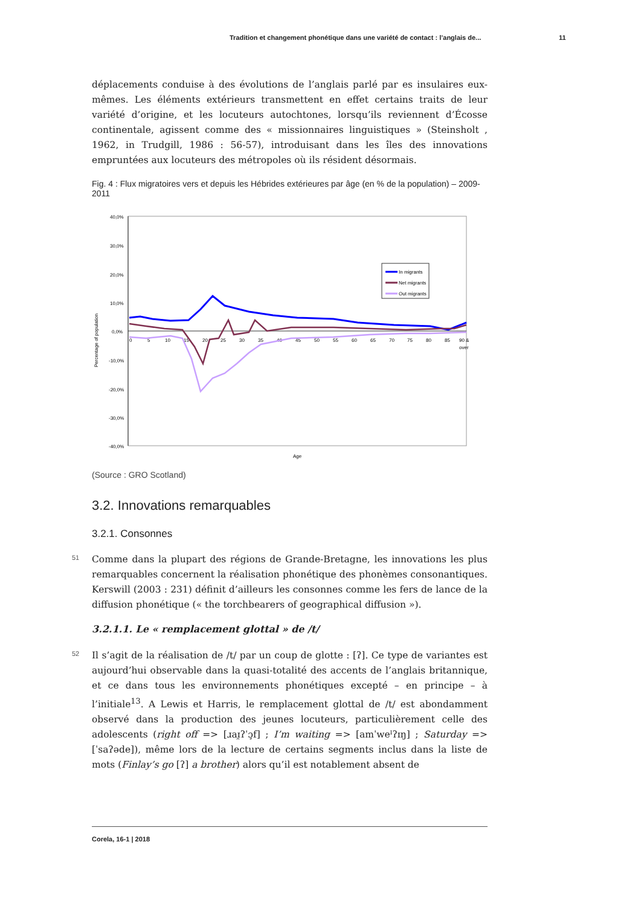Tradition et changement phonétique dans une variété de contact : l’anglais de...
11
déplacements conduise à des évolutions de l’anglais parlé par es insulaires eux-mêmes. Les éléments extérieurs transmettent en effet certains traits de leur variété d’origine, et les locuteurs autochtones, lorsqu’ils reviennent d’Écosse continentale, agissent comme des « missionnaires linguistiques » (Steinsholt , 1962, in Trudgill, 1986 : 56-57), introduisant dans les îles des innovations empruntées aux locuteurs des métropoles où ils résident désormais.
Fig. 4 : Flux migratoires vers et depuis les Hébrides extérieures par âge (en % de la population) – 2009-2011
40,0%
30,0%
20,0%
10,0%
0,0%
-10,0%
-20,0%
-30,0%
-40,0%
Percentage of population
0
5
10
15
20
25
30
35
40
45
50
55
60
65
70
75
80
85
90 &
over
Age
In migrants
Net migrants
Out migrants
(Source : GRO Scotland)
3.2. Innovations remarquables
3.2.1. Consonnes
51 Comme dans la plupart des régions de Grande-Bretagne, les innovations les plus remarquables concernent la réalisation phonétique des phonèmes consonantiques. Kerswill (2003 : 231) définit d’ailleurs les consonnes comme les fers de lance de la diffusion phonétique (« the torchbearers of geographical diffusion »).
3.2.1.1. Le « remplacement glottal » de /t/
52 Il s’agit de la réalisation de /t/ par un coup de glotte : [ʔ]. Ce type de variantes est aujourd’hui observable dans la quasi-totalité des accents de l’anglais britannique, et ce dans tous les environnements phonétiques excepté – en principe – à l’initiale<sup>13</sup>. A Lewis et Harris, le remplacement glottal de /t/ est abondamment observé dans la production des jeunes locuteurs, particulièrement celle des adolescents (right off => [ɹaɪ̯ʔˈɔ̧f] ; I’m waiting => [amˈweᴵʔɪŋ] ; Saturday => [ˈsaʔəde]), même lors de la lecture de certains segments inclus dans la liste de mots (Finlay’s go [ʔ] a brother) alors qu’il est notablement absent de
Corela, 16-1 | 2018